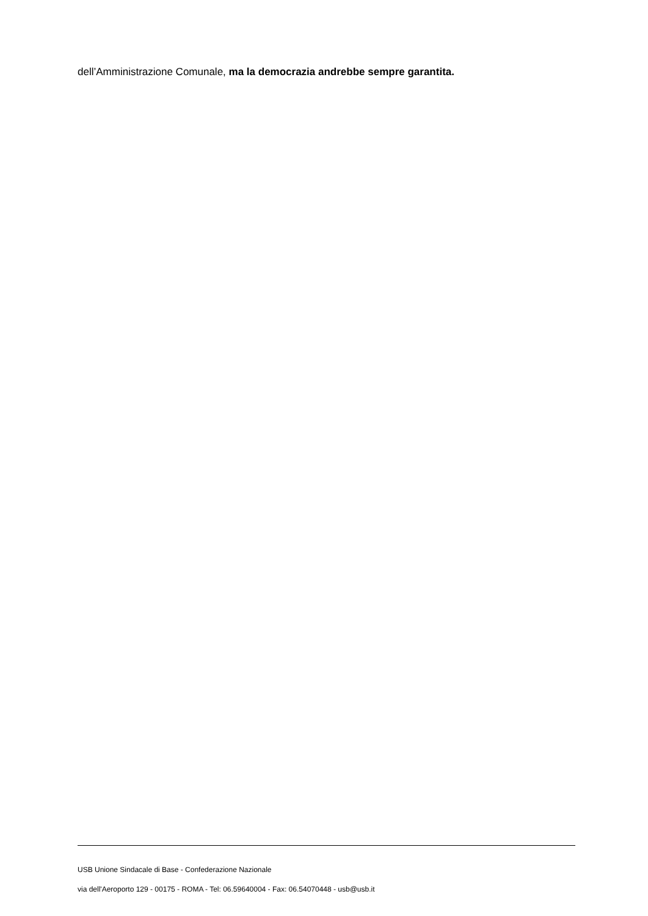dell’Amministrazione Comunale, ma la democrazia andrebbe sempre garantita.
USB Unione Sindacale di Base - Confederazione Nazionale
via dell'Aeroporto 129 - 00175 - ROMA - Tel: 06.59640004 - Fax: 06.54070448 - usb@usb.it